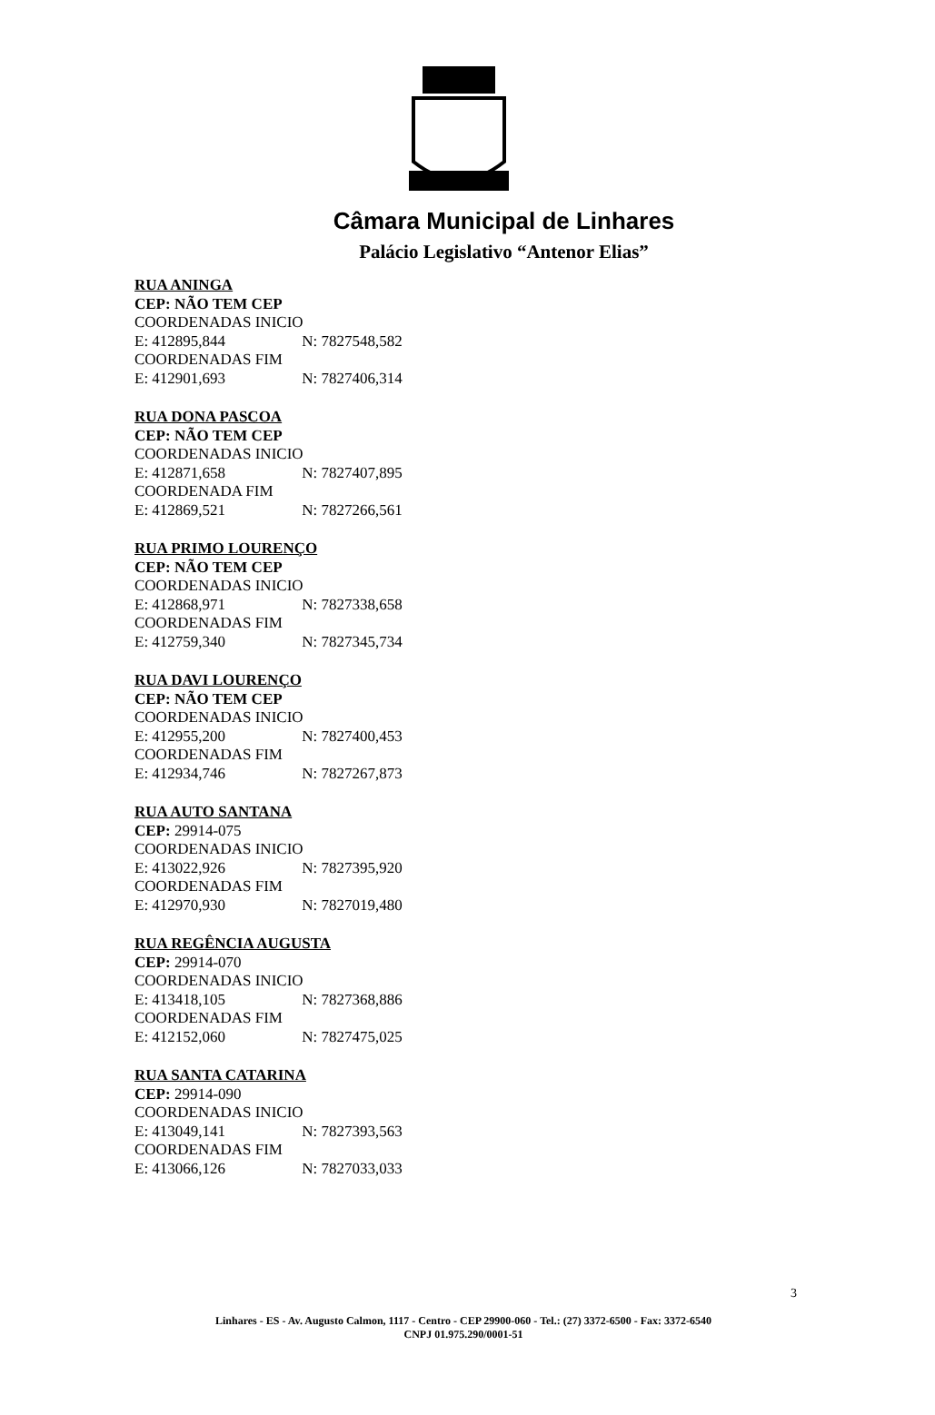Câmara Municipal de Linhares
Palácio Legislativo “Antenor Elias”
RUA ANINGA
CEP: NÃO TEM CEP
COORDENADAS INICIO
E: 412895,844 N: 7827548,582
COORDENADAS FIM
E: 412901,693 N: 7827406,314
RUA DONA PASCOA
CEP: NÃO TEM CEP
COORDENADAS INICIO
E: 412871,658 N: 7827407,895
COORDENADA FIM
E: 412869,521 N: 7827266,561
RUA PRIMO LOURENÇO
CEP: NÃO TEM CEP
COORDENADAS INICIO
E: 412868,971 N: 7827338,658
COORDENADAS FIM
E: 412759,340 N: 7827345,734
RUA DAVI LOURENÇO
CEP: NÃO TEM CEP
COORDENADAS INICIO
E: 412955,200 N: 7827400,453
COORDENADAS FIM
E: 412934,746 N: 7827267,873
RUA AUTO SANTANA
CEP: 29914-075
COORDENADAS INICIO
E: 413022,926 N: 7827395,920
COORDENADAS FIM
E: 412970,930 N: 7827019,480
RUA REGÊNCIA AUGUSTA
CEP: 29914-070
COORDENADAS INICIO
E: 413418,105 N: 7827368,886
COORDENADAS FIM
E: 412152,060 N: 7827475,025
RUA SANTA CATARINA
CEP: 29914-090
COORDENADAS INICIO
E: 413049,141 N: 7827393,563
COORDENADAS FIM
E: 413066,126 N: 7827033,033
Linhares - ES - Av. Augusto Calmon, 1117 - Centro - CEP 29900-060 - Tel.: (27) 3372-6500 - Fax: 3372-6540
CNPJ 01.975.290/0001-51
3